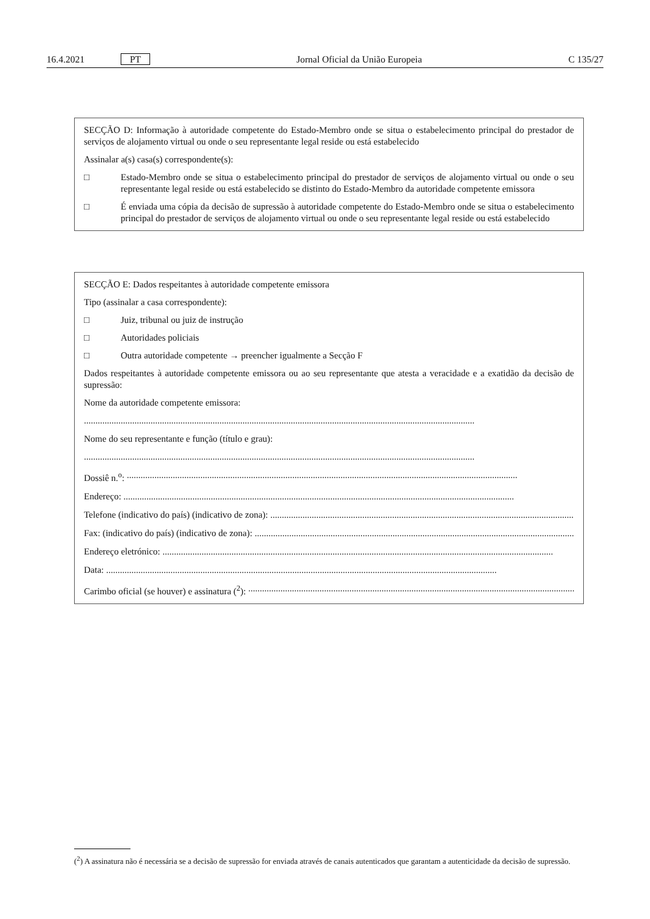16.4.2021 PT Jornal Oficial da União Europeia C 135/27
SECÇÃO D: Informação à autoridade competente do Estado-Membro onde se situa o estabelecimento principal do prestador de serviços de alojamento virtual ou onde o seu representante legal reside ou está estabelecido
Assinalar a(s) casa(s) correspondente(s):
□ Estado-Membro onde se situa o estabelecimento principal do prestador de serviços de alojamento virtual ou onde o seu representante legal reside ou está estabelecido se distinto do Estado-Membro da autoridade competente emissora
□ É enviada uma cópia da decisão de supressão à autoridade competente do Estado-Membro onde se situa o estabelecimento principal do prestador de serviços de alojamento virtual ou onde o seu representante legal reside ou está estabelecido
SECÇÃO E: Dados respeitantes à autoridade competente emissora
Tipo (assinalar a casa correspondente):
□ Juiz, tribunal ou juiz de instrução
□ Autoridades policiais
□ Outra autoridade competente → preencher igualmente a Secção F
Dados respeitantes à autoridade competente emissora ou ao seu representante que atesta a veracidade e a exatidão da decisão de supressão:
Nome da autoridade competente emissora:
..........................................................................................................................................................................
Nome do seu representante e função (título e grau):
..........................................................................................................................................................................
Dossiê n.<sup>o</sup>: ..........................................................................................................................................................................
Endereço: ..........................................................................................................................................................................
Telefone (indicativo do país) (indicativo de zona): ..........................................................................................................................................................................
Fax: (indicativo do país) (indicativo de zona): ..........................................................................................................................................................................
Endereço eletrónico: ..........................................................................................................................................................................
Data: ..........................................................................................................................................................................
Carimbo oficial (se houver) e assinatura (<sup>2</sup>): ..........................................................................................................................................................................
(<sup>2</sup>) A assinatura não é necessária se a decisão de supressão for enviada através de canais autenticados que garantam a autenticidade da decisão de supressão.